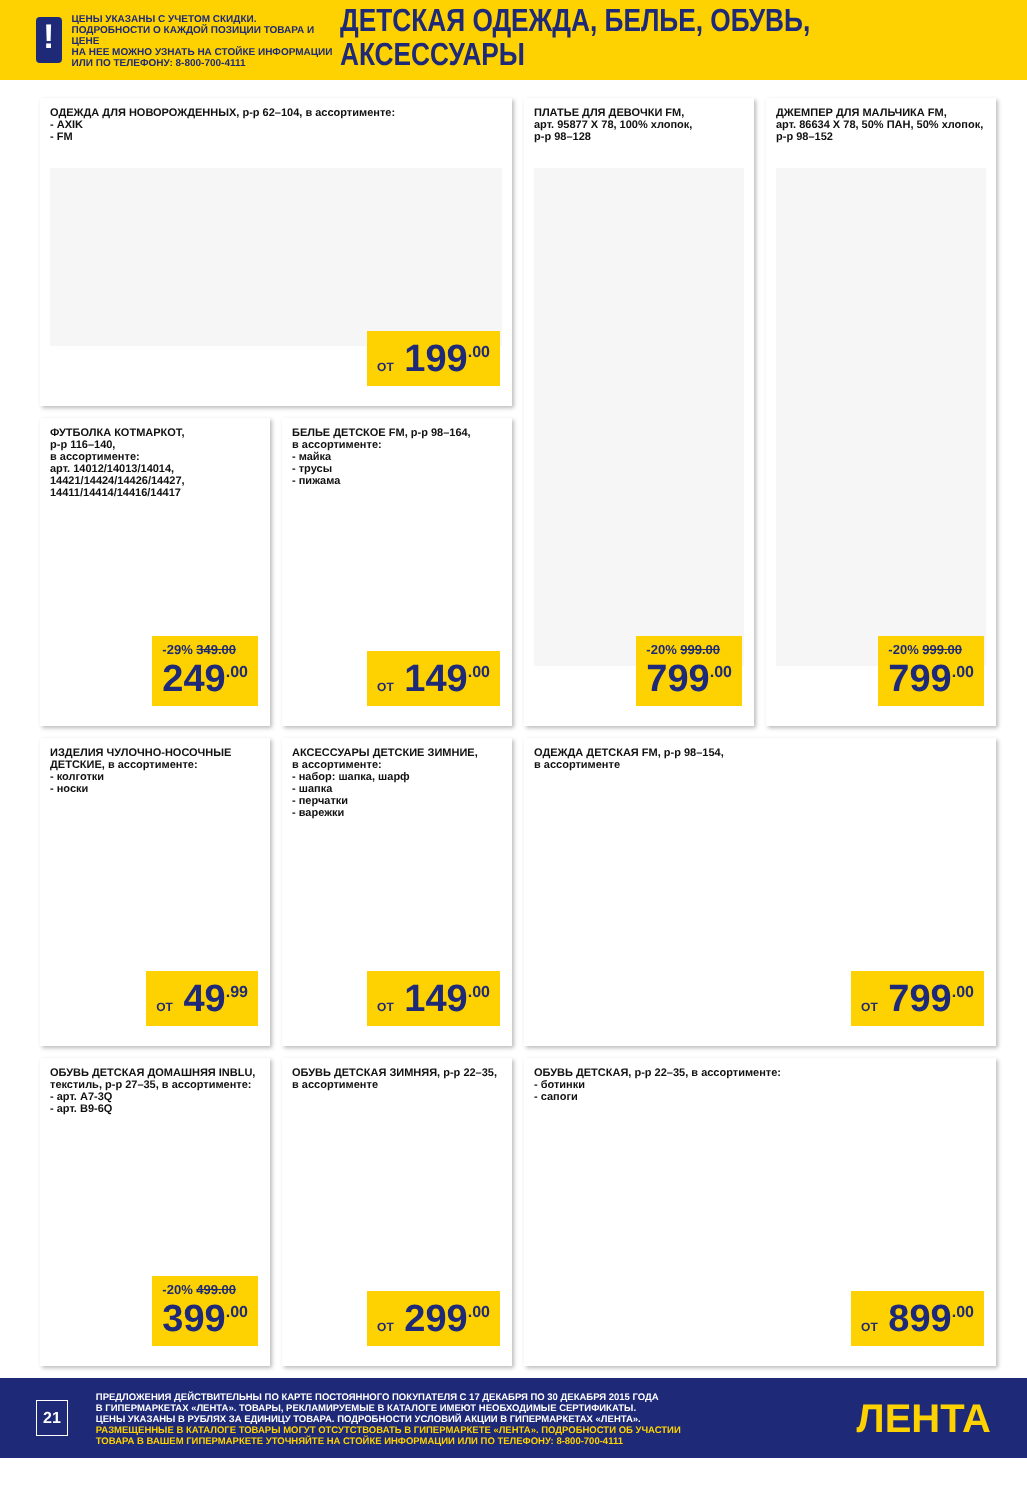!
ЦЕНЫ УКАЗАНЫ С УЧЕТОМ СКИДКИ.
ПОДРОБНОСТИ О КАЖДОЙ ПОЗИЦИИ ТОВАРА И ЦЕНЕ
НА НЕЕ МОЖНО УЗНАТЬ НА СТОЙКЕ ИНФОРМАЦИИ
ИЛИ ПО ТЕЛЕФОНУ: 8-800-700-4111
ДЕТСКАЯ ОДЕЖДА, БЕЛЬЕ, ОБУВЬ, АКСЕССУАРЫ
ОДЕЖДА ДЛЯ НОВОРОЖДЕННЫХ, р-р 62–104, в ассортименте:
- AXIK
- FM
ОТ 199<sup>.00</sup>
ПЛАТЬЕ ДЛЯ ДЕВОЧКИ FM,
арт. 95877 Х 78, 100% хлопок,
р-р 98–128
-20% 999.00
799<sup>.00</sup>
ДЖЕМПЕР ДЛЯ МАЛЬЧИКА FM,
арт. 86634 Х 78, 50% ПАН, 50% хлопок,
р-р 98–152
-20% 999.00
799<sup>.00</sup>
ФУТБОЛКА КОТМАРКОТ,
р-р 116–140,
в ассортименте:
арт. 14012/14013/14014,
14421/14424/14426/14427,
14411/14414/14416/14417
-29% 349.00
249<sup>.00</sup>
БЕЛЬЕ ДЕТСКОЕ FM, р-р 98–164,
в ассортименте:
- майка
- трусы
- пижама
ОТ 149<sup>.00</sup>
ИЗДЕЛИЯ ЧУЛОЧНО-НОСОЧНЫЕ
ДЕТСКИЕ, в ассортименте:
- колготки
- носки
ОТ 49<sup>.99</sup>
АКСЕССУАРЫ ДЕТСКИЕ ЗИМНИЕ,
в ассортименте:
- набор: шапка, шарф
- шапка
- перчатки
- варежки
ОТ 149<sup>.00</sup>
ОДЕЖДА ДЕТСКАЯ FM, р-р 98–154,
в ассортименте
ОТ 799<sup>.00</sup>
ОБУВЬ ДЕТСКАЯ ДОМАШНЯЯ INBLU,
текстиль, р-р 27–35, в ассортименте:
- арт. А7-3Q
- арт. В9-6Q
-20% 499.00
399<sup>.00</sup>
ОБУВЬ ДЕТСКАЯ ЗИМНЯЯ, р-р 22–35,
в ассортименте
ОТ 299<sup>.00</sup>
ОБУВЬ ДЕТСКАЯ, р-р 22–35, в ассортименте:
- ботинки
- сапоги
ОТ 899<sup>.00</sup>
21
ПРЕДЛОЖЕНИЯ ДЕЙСТВИТЕЛЬНЫ ПО КАРТЕ ПОСТОЯННОГО ПОКУПАТЕЛЯ С 17 ДЕКАБРЯ ПО 30 ДЕКАБРЯ 2015 ГОДА
В ГИПЕРМАРКЕТАХ «ЛЕНТА». ТОВАРЫ, РЕКЛАМИРУЕМЫЕ В КАТАЛОГЕ ИМЕЮТ НЕОБХОДИМЫЕ СЕРТИФИКАТЫ.
ЦЕНЫ УКАЗАНЫ В РУБЛЯХ ЗА ЕДИНИЦУ ТОВАРА. ПОДРОБНОСТИ УСЛОВИЙ АКЦИИ В ГИПЕРМАРКЕТАХ «ЛЕНТА».
РАЗМЕЩЕННЫЕ В КАТАЛОГЕ ТОВАРЫ МОГУТ ОТСУТСТВОВАТЬ В ГИПЕРМАРКЕТЕ «ЛЕНТА». ПОДРОБНОСТИ ОБ УЧАСТИИ
ТОВАРА В ВАШЕМ ГИПЕРМАРКЕТЕ УТОЧНЯЙТЕ НА СТОЙКЕ ИНФОРМАЦИИ ИЛИ ПО ТЕЛЕФОНУ: 8-800-700-4111
ЛЕНТА